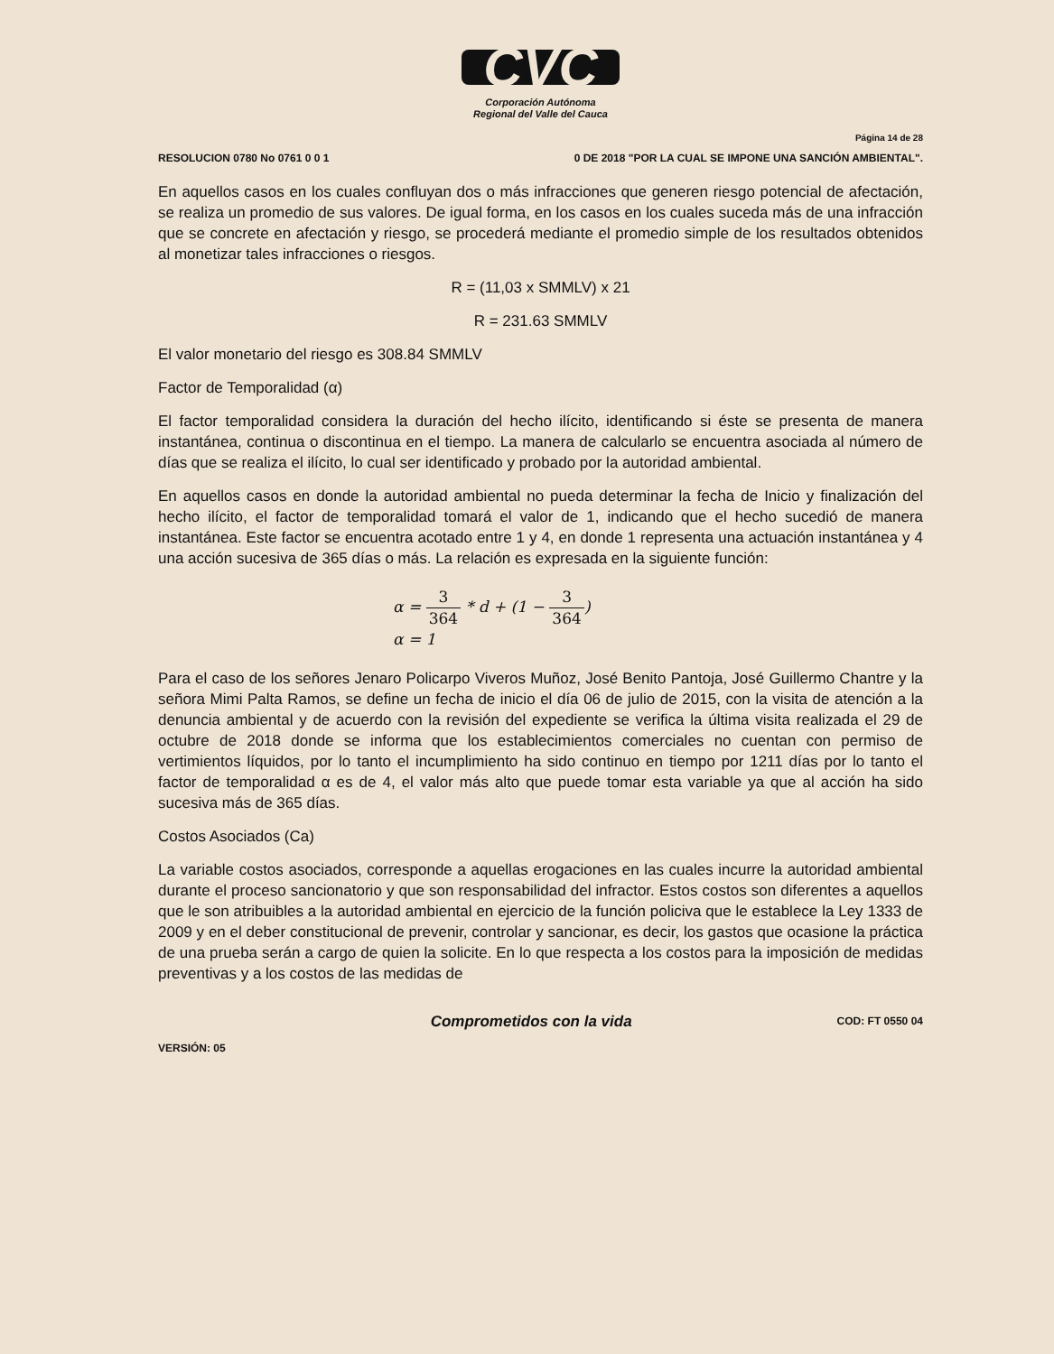CVC
Corporación Autónoma
Regional del Valle del Cauca
Página 14 de 28
RESOLUCION 0780 No 0761 0 0 1 0 DE 2018 "POR LA CUAL SE IMPONE UNA SANCIÓN AMBIENTAL".
En aquellos casos en los cuales confluyan dos o más infracciones que generen riesgo potencial de afectación, se realiza un promedio de sus valores. De igual forma, en los casos en los cuales suceda más de una infracción que se concrete en afectación y riesgo, se procederá mediante el promedio simple de los resultados obtenidos al monetizar tales infracciones o riesgos.
R = (11,03 x SMMLV) x 21
R = 231.63 SMMLV
El valor monetario del riesgo es 308.84 SMMLV
Factor de Temporalidad (α)
El factor temporalidad considera la duración del hecho ilícito, identificando si éste se presenta de manera instantánea, continua o discontinua en el tiempo. La manera de calcularlo se encuentra asociada al número de días que se realiza el ilícito, lo cual ser identificado y probado por la autoridad ambiental.
En aquellos casos en donde la autoridad ambiental no pueda determinar la fecha de Inicio y finalización del hecho ilícito, el factor de temporalidad tomará el valor de 1, indicando que el hecho sucedió de manera instantánea. Este factor se encuentra acotado entre 1 y 4, en donde 1 representa una actuación instantánea y 4 una acción sucesiva de 365 días o más. La relación es expresada en la siguiente función:
α = 3 364 * d + (1 − 3 364)
α = 1
Para el caso de los señores Jenaro Policarpo Viveros Muñoz, José Benito Pantoja, José Guillermo Chantre y la señora Mimi Palta Ramos, se define un fecha de inicio el día 06 de julio de 2015, con la visita de atención a la denuncia ambiental y de acuerdo con la revisión del expediente se verifica la última visita realizada el 29 de octubre de 2018 donde se informa que los establecimientos comerciales no cuentan con permiso de vertimientos líquidos, por lo tanto el incumplimiento ha sido continuo en tiempo por 1211 días por lo tanto el factor de temporalidad α es de 4, el valor más alto que puede tomar esta variable ya que al acción ha sido sucesiva más de 365 días.
Costos Asociados (Ca)
La variable costos asociados, corresponde a aquellas erogaciones en las cuales incurre la autoridad ambiental durante el proceso sancionatorio y que son responsabilidad del infractor. Estos costos son diferentes a aquellos que le son atribuibles a la autoridad ambiental en ejercicio de la función policiva que le establece la Ley 1333 de 2009 y en el deber constitucional de prevenir, controlar y sancionar, es decir, los gastos que ocasione la práctica de una prueba serán a cargo de quien la solicite. En lo que respecta a los costos para la imposición de medidas preventivas y a los costos de las medidas de
VERSIÓN: 05 Comprometidos con la vida COD: FT 0550 04